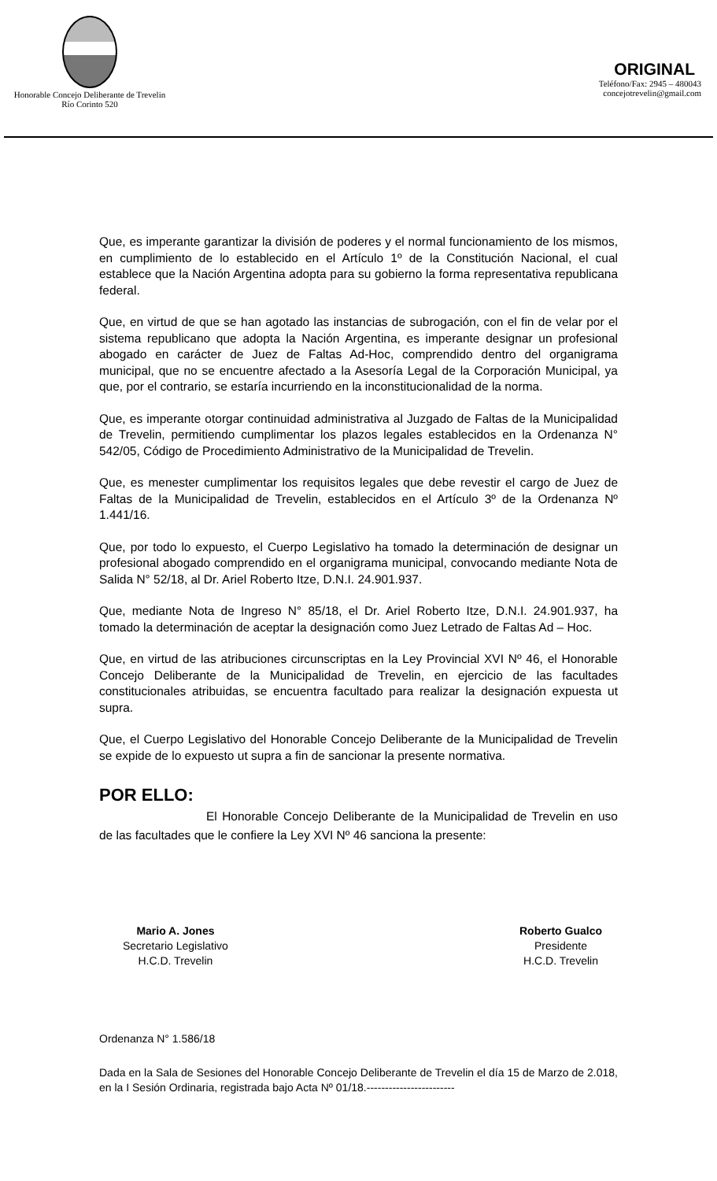Honorable Concejo Deliberante de Trevelin
Río Corinto 520
ORIGINAL
Teléfono/Fax: 2945 – 480043
concejotrevelin@gmail.com
Que, es imperante garantizar la división de poderes y el normal funcionamiento de los mismos, en cumplimiento de lo establecido en el Artículo 1º de la Constitución Nacional, el cual establece que la Nación Argentina adopta para su gobierno la forma representativa republicana federal.
Que, en virtud de que se han agotado las instancias de subrogación, con el fin de velar por el sistema republicano que adopta la Nación Argentina, es imperante designar un profesional abogado en carácter de Juez de Faltas Ad-Hoc, comprendido dentro del organigrama municipal, que no se encuentre afectado a la Asesoría Legal de la Corporación Municipal, ya que, por el contrario, se estaría incurriendo en la inconstitucionalidad de la norma.
Que, es imperante otorgar continuidad administrativa al Juzgado de Faltas de la Municipalidad de Trevelin, permitiendo cumplimentar los plazos legales establecidos en la Ordenanza N° 542/05, Código de Procedimiento Administrativo de la Municipalidad de Trevelin.
Que, es menester cumplimentar los requisitos legales que debe revestir el cargo de Juez de Faltas de la Municipalidad de Trevelin, establecidos en el Artículo 3º de la Ordenanza Nº 1.441/16.
Que, por todo lo expuesto, el Cuerpo Legislativo ha tomado la determinación de designar un profesional abogado comprendido en el organigrama municipal, convocando mediante Nota de Salida N° 52/18, al Dr. Ariel Roberto Itze, D.N.I. 24.901.937.
Que, mediante Nota de Ingreso N° 85/18, el Dr. Ariel Roberto Itze, D.N.I. 24.901.937, ha tomado la determinación de aceptar la designación como Juez Letrado de Faltas Ad – Hoc.
Que, en virtud de las atribuciones circunscriptas en la Ley Provincial XVI Nº 46, el Honorable Concejo Deliberante de la Municipalidad de Trevelin, en ejercicio de las facultades constitucionales atribuidas, se encuentra facultado para realizar la designación expuesta ut supra.
Que, el Cuerpo Legislativo del Honorable Concejo Deliberante de la Municipalidad de Trevelin se expide de lo expuesto ut supra a fin de sancionar la presente normativa.
POR ELLO:
El Honorable Concejo Deliberante de la Municipalidad de Trevelin en uso de las facultades que le confiere la Ley XVI Nº 46 sanciona la presente:
Mario A. Jones
Secretario Legislativo
H.C.D. Trevelin
Roberto Gualco
Presidente
H.C.D. Trevelin
Ordenanza N° 1.586/18
Dada en la Sala de Sesiones del Honorable Concejo Deliberante de Trevelin el día 15 de Marzo de 2.018, en la I Sesión Ordinaria, registrada bajo Acta Nº 01/18.------------------------